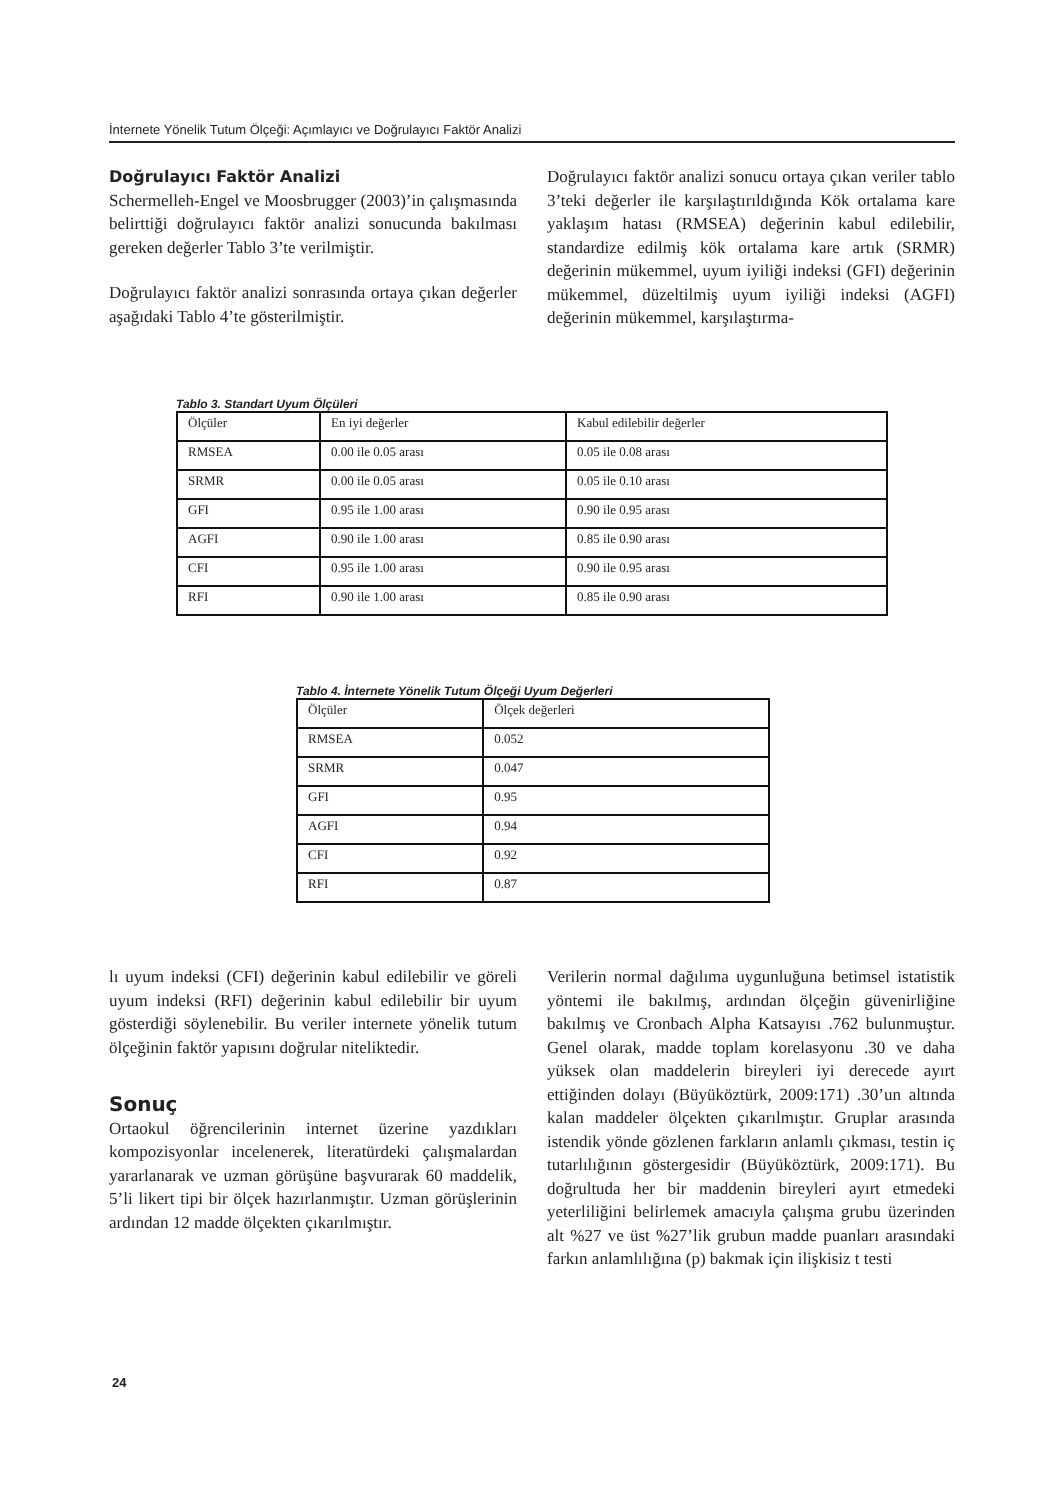İnternete Yönelik Tutum Ölçeği: Açımlayıcı ve Doğrulayıcı Faktör Analizi
Doğrulayıcı Faktör Analizi
Schermelleh-Engel ve Moosbrugger (2003)’in çalışmasında belirttiği doğrulayıcı faktör analizi sonucunda bakılması gereken değerler Tablo 3’te verilmiştir.
Doğrulayıcı faktör analizi sonrasında ortaya çıkan değerler aşağıdaki Tablo 4’te gösterilmiştir.
Doğrulayıcı faktör analizi sonucu ortaya çıkan veriler tablo 3’teki değerler ile karşılaştırıldığında Kök ortalama kare yaklaşım hatası (RMSEA) değerinin kabul edilebilir, standardize edilmiş kök ortalama kare artık (SRMR) değerinin mükemmel, uyum iyiliği indeksi (GFI) değerinin mükemmel, düzeltilmiş uyum iyiliği indeksi (AGFI) değerinin mükemmel, karşılaştırma-
Tablo 3. Standart Uyum Ölçüleri
| Ölçüler | En iyi değerler | Kabul edilebilir değerler |
| RMSEA | 0.00 ile 0.05 arası | 0.05 ile 0.08 arası |
| SRMR | 0.00 ile 0.05 arası | 0.05 ile 0.10 arası |
| GFI | 0.95 ile 1.00 arası | 0.90 ile 0.95 arası |
| AGFI | 0.90 ile 1.00 arası | 0.85 ile 0.90 arası |
| CFI | 0.95 ile 1.00 arası | 0.90 ile 0.95 arası |
| RFI | 0.90 ile 1.00 arası | 0.85 ile 0.90 arası |
Tablo 4. İnternete Yönelik Tutum Ölçeği Uyum Değerleri
| Ölçüler | Ölçek değerleri |
| RMSEA | 0.052 |
| SRMR | 0.047 |
| GFI | 0.95 |
| AGFI | 0.94 |
| CFI | 0.92 |
| RFI | 0.87 |
lı uyum indeksi (CFI) değerinin kabul edilebilir ve göreli uyum indeksi (RFI) değerinin kabul edilebilir bir uyum gösterdiği söylenebilir. Bu veriler internete yönelik tutum ölçeğinin faktör yapısını doğrular niteliktedir.
Sonuç
Ortaokul öğrencilerinin internet üzerine yazdıkları kompozisyonlar incelenerek, literatürdeki çalışmalardan yararlanarak ve uzman görüşüne başvurarak 60 maddelik, 5’li likert tipi bir ölçek hazırlanmıştır. Uzman görüşlerinin ardından 12 madde ölçekten çıkarılmıştır.
Verilerin normal dağılıma uygunluğuna betimsel istatistik yöntemi ile bakılmış, ardından ölçeğin güvenirliğine bakılmış ve Cronbach Alpha Katsayısı .762 bulunmuştur. Genel olarak, madde toplam korelasyonu .30 ve daha yüksek olan maddelerin bireyleri iyi derecede ayırt ettiğinden dolayı (Büyüköztürk, 2009:171) .30’un altında kalan maddeler ölçekten çıkarılmıştır. Gruplar arasında istendik yönde gözlenen farkların anlamlı çıkması, testin iç tutarlılığının göstergesidir (Büyüköztürk, 2009:171). Bu doğrultuda her bir maddenin bireyleri ayırt etmedeki yeterliliğini belirlemek amacıyla çalışma grubu üzerinden alt %27 ve üst %27’lik grubun madde puanları arasındaki farkın anlamlılığına (p) bakmak için ilişkisiz t testi
24